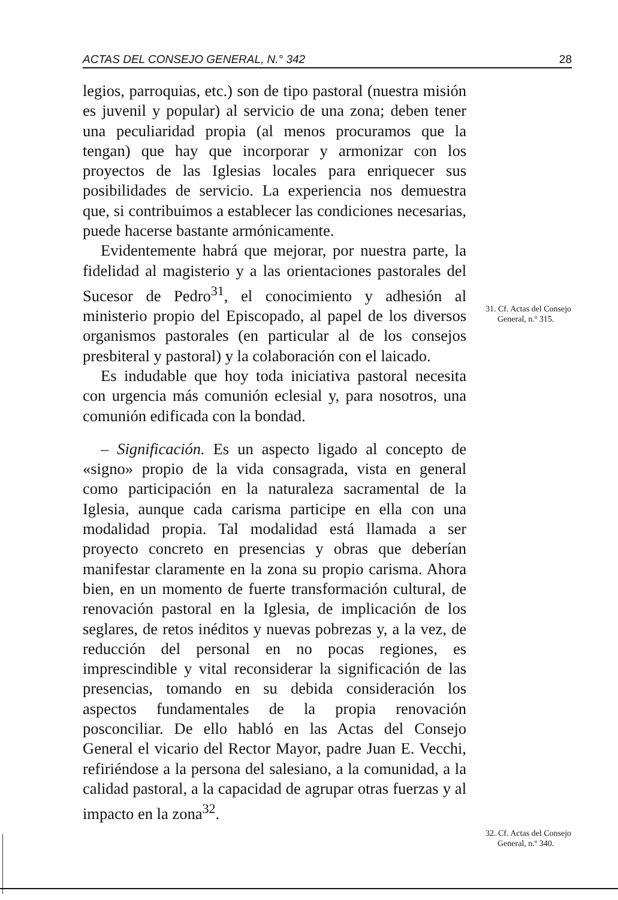ACTAS DEL CONSEJO GENERAL, N.° 342 28
legios, parroquias, etc.) son de tipo pastoral (nuestra misión es juvenil y popular) al servicio de una zona; deben tener una peculiaridad propia (al menos procuramos que la tengan) que hay que incorporar y armonizar con los proyectos de las Iglesias locales para enriquecer sus posibilidades de servicio. La experiencia nos demuestra que, si contribuimos a establecer las condiciones necesarias, puede hacerse bastante armónicamente.
Evidentemente habrá que mejorar, por nuestra parte, la fidelidad al magisterio y a las orientaciones pastorales del Sucesor de Pedro<sup>31</sup>, el conocimiento y adhesión al ministerio propio del Episcopado, al papel de los diversos organismos pastorales (en particular al de los consejos presbiteral y pastoral) y la colaboración con el laicado.
Es indudable que hoy toda iniciativa pastoral necesita con urgencia más comunión eclesial y, para nosotros, una comunión edificada con la bondad.
– Significación. Es un aspecto ligado al concepto de «signo» propio de la vida consagrada, vista en general como participación en la naturaleza sacramental de la Iglesia, aunque cada carisma participe en ella con una modalidad propia. Tal modalidad está llamada a ser proyecto concreto en presencias y obras que deberían manifestar claramente en la zona su propio carisma. Ahora bien, en un momento de fuerte transformación cultural, de renovación pastoral en la Iglesia, de implicación de los seglares, de retos inéditos y nuevas pobrezas y, a la vez, de reducción del personal en no pocas regiones, es imprescindible y vital reconsiderar la significación de las presencias, tomando en su debida consideración los aspectos fundamentales de la propia renovación posconciliar. De ello habló en las Actas del Consejo General el vicario del Rector Mayor, padre Juan E. Vecchi, refiriéndose a la persona del salesiano, a la comunidad, a la calidad pastoral, a la capacidad de agrupar otras fuerzas y al impacto en la zona<sup>32</sup>.
31. Cf. Actas del Consejo
General, n.º 315.
32. Cf. Actas del Consejo
General, n.º 340.